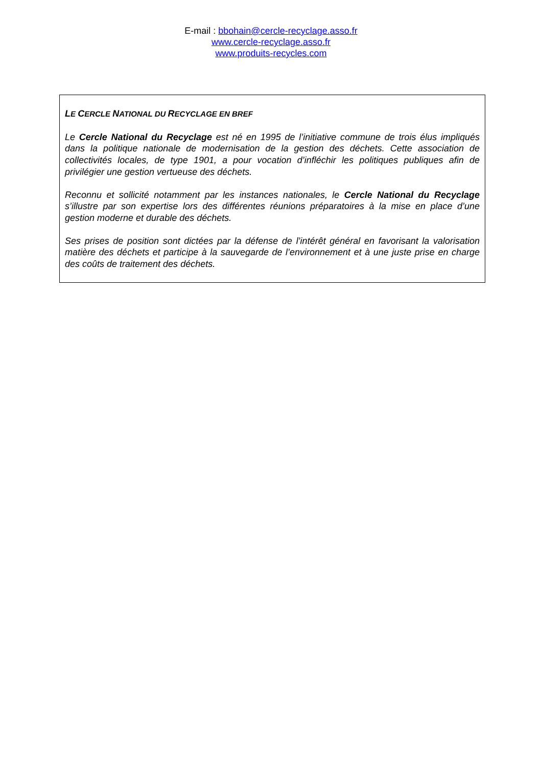E-mail : bbohain@cercle-recyclage.asso.fr
www.cercle-recyclage.asso.fr
www.produits-recycles.com
LE CERCLE NATIONAL DU RECYCLAGE EN BREF
Le Cercle National du Recyclage est né en 1995 de l’initiative commune de trois élus impliqués dans la politique nationale de modernisation de la gestion des déchets. Cette association de collectivités locales, de type 1901, a pour vocation d’infléchir les politiques publiques afin de privilégier une gestion vertueuse des déchets.
Reconnu et sollicité notamment par les instances nationales, le Cercle National du Recyclage s’illustre par son expertise lors des différentes réunions préparatoires à la mise en place d’une gestion moderne et durable des déchets.
Ses prises de position sont dictées par la défense de l’intérêt général en favorisant la valorisation matière des déchets et participe à la sauvegarde de l’environnement et à une juste prise en charge des coûts de traitement des déchets.